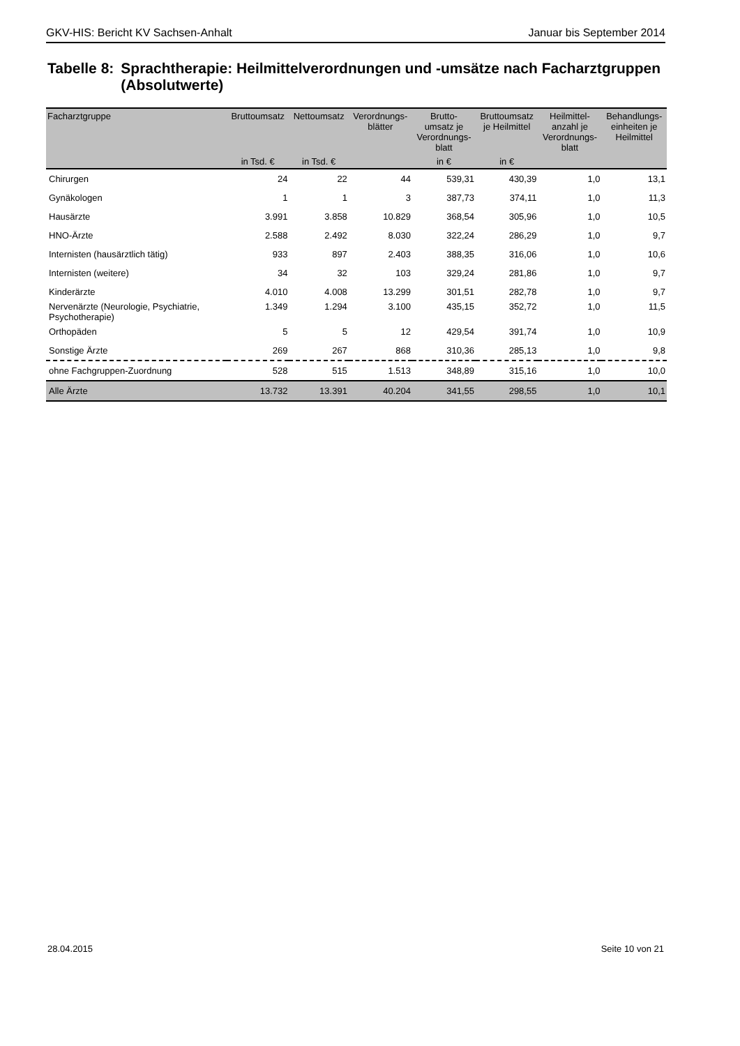GKV-HIS: Bericht KV Sachsen-Anhalt Januar bis September 2014
Tabelle 8: Sprachtherapie: Heilmittelverordnungen und -umsätze nach Facharztgruppen (Absolutwerte)
| Facharztgruppe | Bruttoumsatz | Nettoumsatz | Verordnungs- blätter | Brutto- umsatz je Verordnungs- blatt | Bruttoumsatz je Heilmittel | Heilmittel- anzahl je Verordnungs- blatt | Behandlungs- einheiten je Heilmittel |
| --- | --- | --- | --- | --- | --- | --- | --- |
| | in Tsd. € | in Tsd. € | | in € | in € | | |
| Chirurgen | 24 | 22 | 44 | 539,31 | 430,39 | 1,0 | 13,1 |
| Gynäkologen | 1 | 1 | 3 | 387,73 | 374,11 | 1,0 | 11,3 |
| Hausärzte | 3.991 | 3.858 | 10.829 | 368,54 | 305,96 | 1,0 | 10,5 |
| HNO-Ärzte | 2.588 | 2.492 | 8.030 | 322,24 | 286,29 | 1,0 | 9,7 |
| Internisten (hausärztlich tätig) | 933 | 897 | 2.403 | 388,35 | 316,06 | 1,0 | 10,6 |
| Internisten (weitere) | 34 | 32 | 103 | 329,24 | 281,86 | 1,0 | 9,7 |
| Kinderärzte | 4.010 | 4.008 | 13.299 | 301,51 | 282,78 | 1,0 | 9,7 |
| Nervenärzte (Neurologie, Psychiatrie, Psychotherapie) | 1.349 | 1.294 | 3.100 | 435,15 | 352,72 | 1,0 | 11,5 |
| Orthopäden | 5 | 5 | 12 | 429,54 | 391,74 | 1,0 | 10,9 |
| Sonstige Ärzte | 269 | 267 | 868 | 310,36 | 285,13 | 1,0 | 9,8 |
| ohne Fachgruppen-Zuordnung | 528 | 515 | 1.513 | 348,89 | 315,16 | 1,0 | 10,0 |
| Alle Ärzte | 13.732 | 13.391 | 40.204 | 341,55 | 298,55 | 1,0 | 10,1 |
28.04.2015 Seite 10 von 21